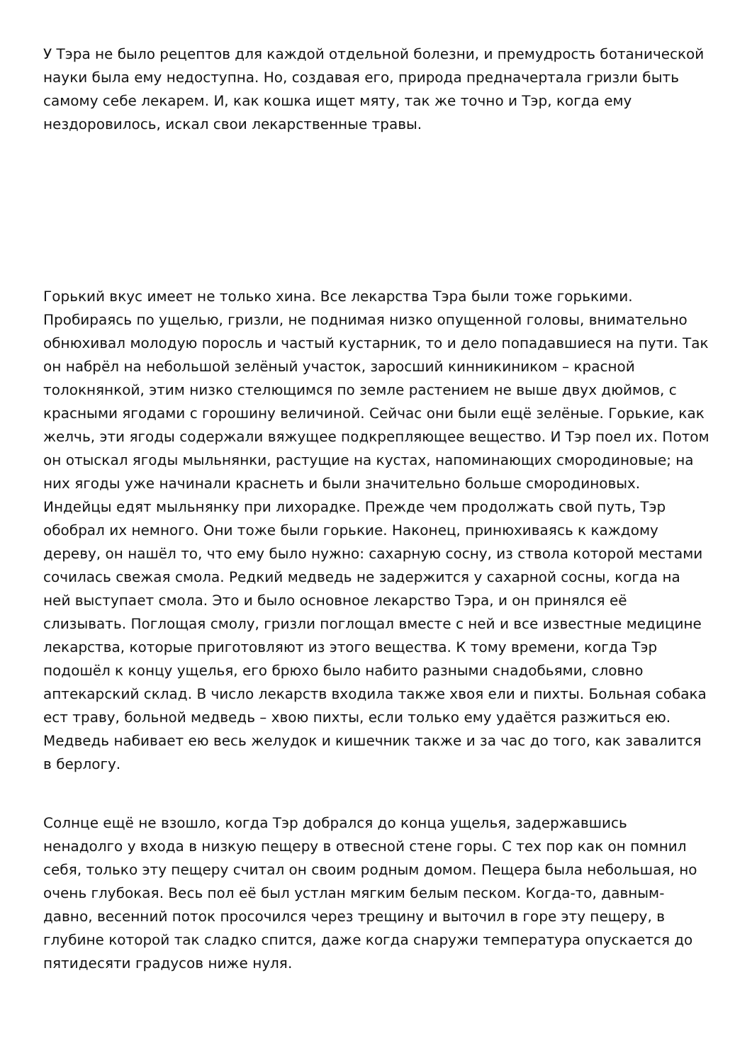У Тэра не было рецептов для каждой отдельной болезни, и премудрость ботанической науки была ему недоступна. Но, создавая его, природа предначертала гризли быть самому себе лекарем. И, как кошка ищет мяту, так же точно и Тэр, когда ему нездоровилось, искал свои лекарственные травы.
Горький вкус имеет не только хина. Все лекарства Тэра были тоже горькими. Пробираясь по ущелью, гризли, не поднимая низко опущенной головы, внимательно обнюхивал молодую поросль и частый кустарник, то и дело попадавшиеся на пути. Так он набрёл на небольшой зелёный участок, заросший кинникиником – красной толокнянкой, этим низко стелющимся по земле растением не выше двух дюймов, с красными ягодами с горошину величиной. Сейчас они были ещё зелёные. Горькие, как желчь, эти ягоды содержали вяжущее подкрепляющее вещество. И Тэр поел их. Потом он отыскал ягоды мыльнянки, растущие на кустах, напоминающих смородиновые; на них ягоды уже начинали краснеть и были значительно больше смородиновых. Индейцы едят мыльнянку при лихорадке. Прежде чем продолжать свой путь, Тэр обобрал их немного. Они тоже были горькие. Наконец, принюхиваясь к каждому дереву, он нашёл то, что ему было нужно: сахарную сосну, из ствола которой местами сочилась свежая смола. Редкий медведь не задержится у сахарной сосны, когда на ней выступает смола. Это и было основное лекарство Тэра, и он принялся её слизывать. Поглощая смолу, гризли поглощал вместе с ней и все известные медицине лекарства, которые приготовляют из этого вещества. К тому времени, когда Тэр подошёл к концу ущелья, его брюхо было набито разными снадобьями, словно аптекарский склад. В число лекарств входила также хвоя ели и пихты. Больная собака ест траву, больной медведь – хвою пихты, если только ему удаётся разжиться ею. Медведь набивает ею весь желудок и кишечник также и за час до того, как завалится в берлогу.
Солнце ещё не взошло, когда Тэр добрался до конца ущелья, задержавшись ненадолго у входа в низкую пещеру в отвесной стене горы. С тех пор как он помнил себя, только эту пещеру считал он своим родным домом. Пещера была небольшая, но очень глубокая. Весь пол её был устлан мягким белым песком. Когда-то, давным-давно, весенний поток просочился через трещину и выточил в горе эту пещеру, в глубине которой так сладко спится, даже когда снаружи температура опускается до пятидесяти градусов ниже нуля.